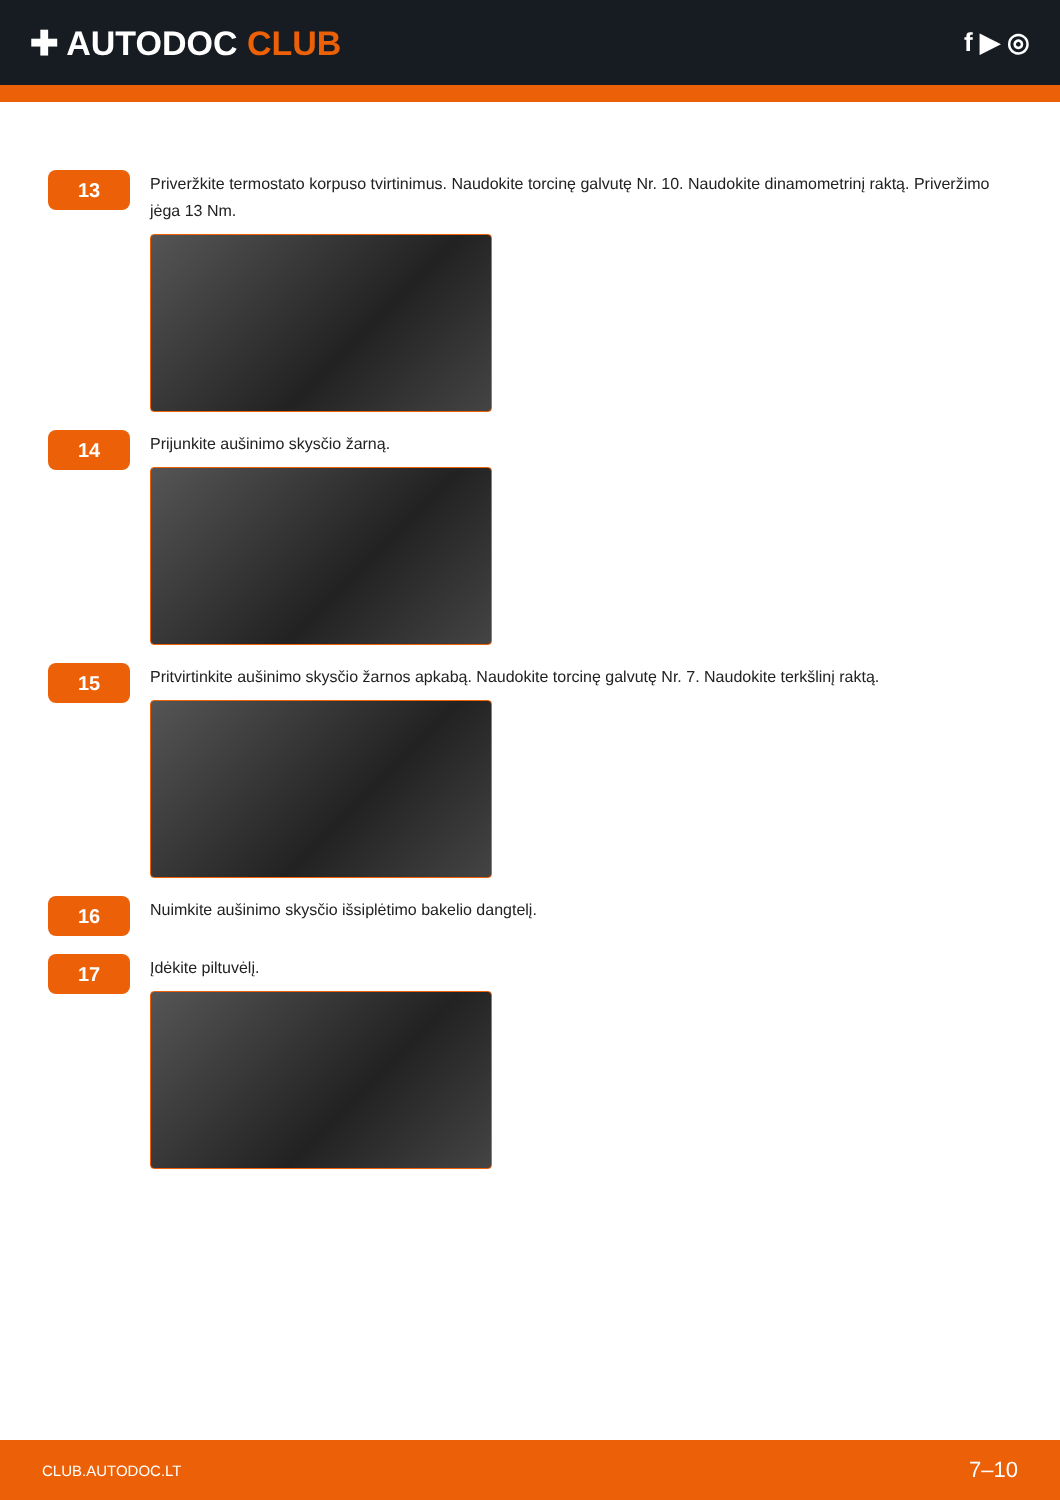✚ AUTODOC CLUB
f ▶ ◎
13
Priveržkite termostato korpuso tvirtinimus. Naudokite torcinę galvutę Nr. 10. Naudokite dinamometrinį raktą. Priveržimo jėga 13 Nm.
14
Prijunkite aušinimo skysčio žarną.
15
Pritvirtinkite aušinimo skysčio žarnos apkabą. Naudokite torcinę galvutę Nr. 7. Naudokite terkšlinį raktą.
16
Nuimkite aušinimo skysčio išsiplėtimo bakelio dangtelį.
17
Įdėkite piltuvėlį.
CLUB.AUTODOC.LT 7–10